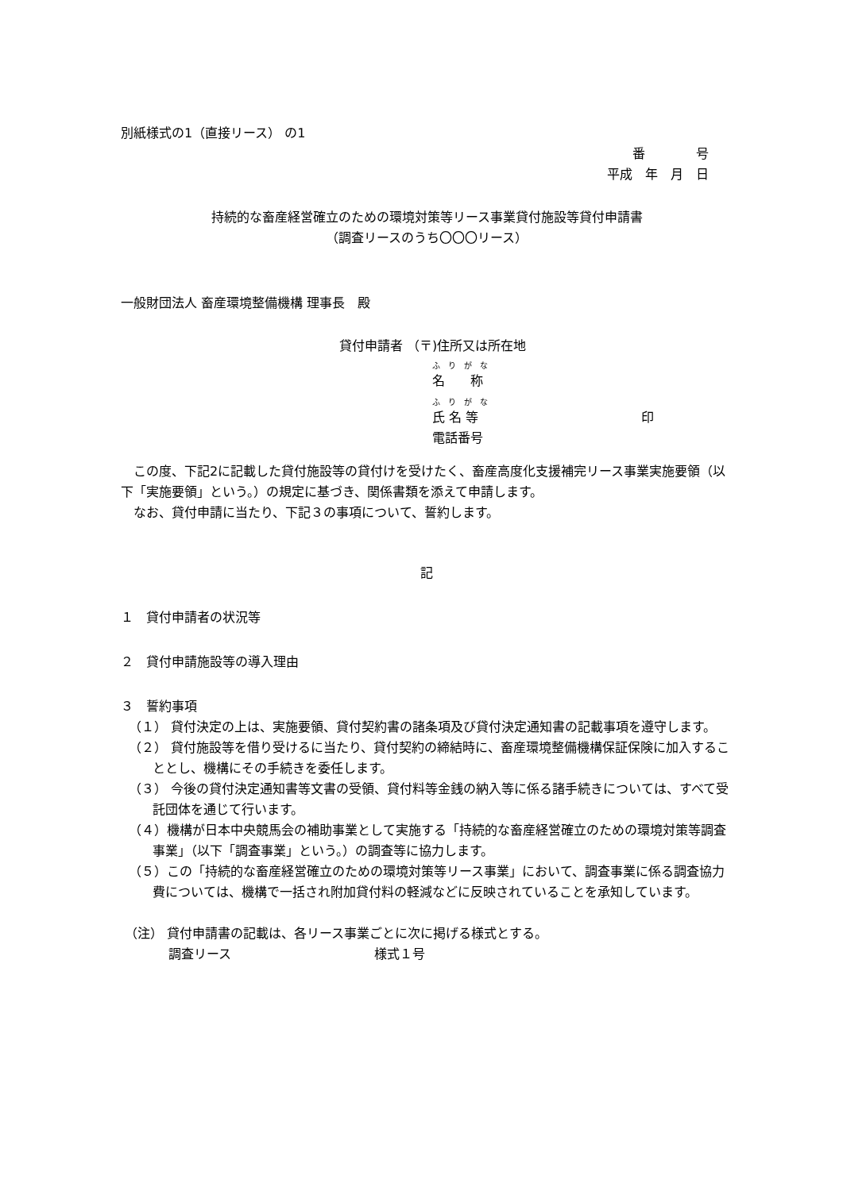別紙様式の1（直接リース） の1
番　　　　号
平成　年　月　日
持続的な畜産経営確立のための環境対策等リース事業貸付施設等貸付申請書
（調査リースのうち〇〇〇リース）
一般財団法人 畜産環境整備機構 理事長　殿
貸付申請者 （〒)住所又は所在地
ふ　り　が　な
名　　称
ふ　り　が　な
氏 名 等 印
電話番号
　この度、下記2に記載した貸付施設等の貸付けを受けたく、畜産高度化支援補完リース事業実施要領（以下「実施要領」という。）の規定に基づき、関係書類を添えて申請します。
　なお、貸付申請に当たり、下記３の事項について、誓約します。
記
１　貸付申請者の状況等
２　貸付申請施設等の導入理由
３　誓約事項
（１） 貸付決定の上は、実施要領、貸付契約書の諸条項及び貸付決定通知書の記載事項を遵守します。
（２） 貸付施設等を借り受けるに当たり、貸付契約の締結時に、畜産環境整備機構保証保険に加入することとし、機構にその手続きを委任します。
（３） 今後の貸付決定通知書等文書の受領、貸付料等金銭の納入等に係る諸手続きについては、すべて受託団体を通じて行います。
（４）機構が日本中央競馬会の補助事業として実施する「持続的な畜産経営確立のための環境対策等調査事業」（以下「調査事業」という。）の調査等に協力します。
（５）この「持続的な畜産経営確立のための環境対策等リース事業」において、調査事業に係る調査協力費については、機構で一括され附加貸付料の軽減などに反映されていることを承知しています。
（注） 貸付申請書の記載は、各リース事業ごとに次に掲げる様式とする。
調査リース 様式１号